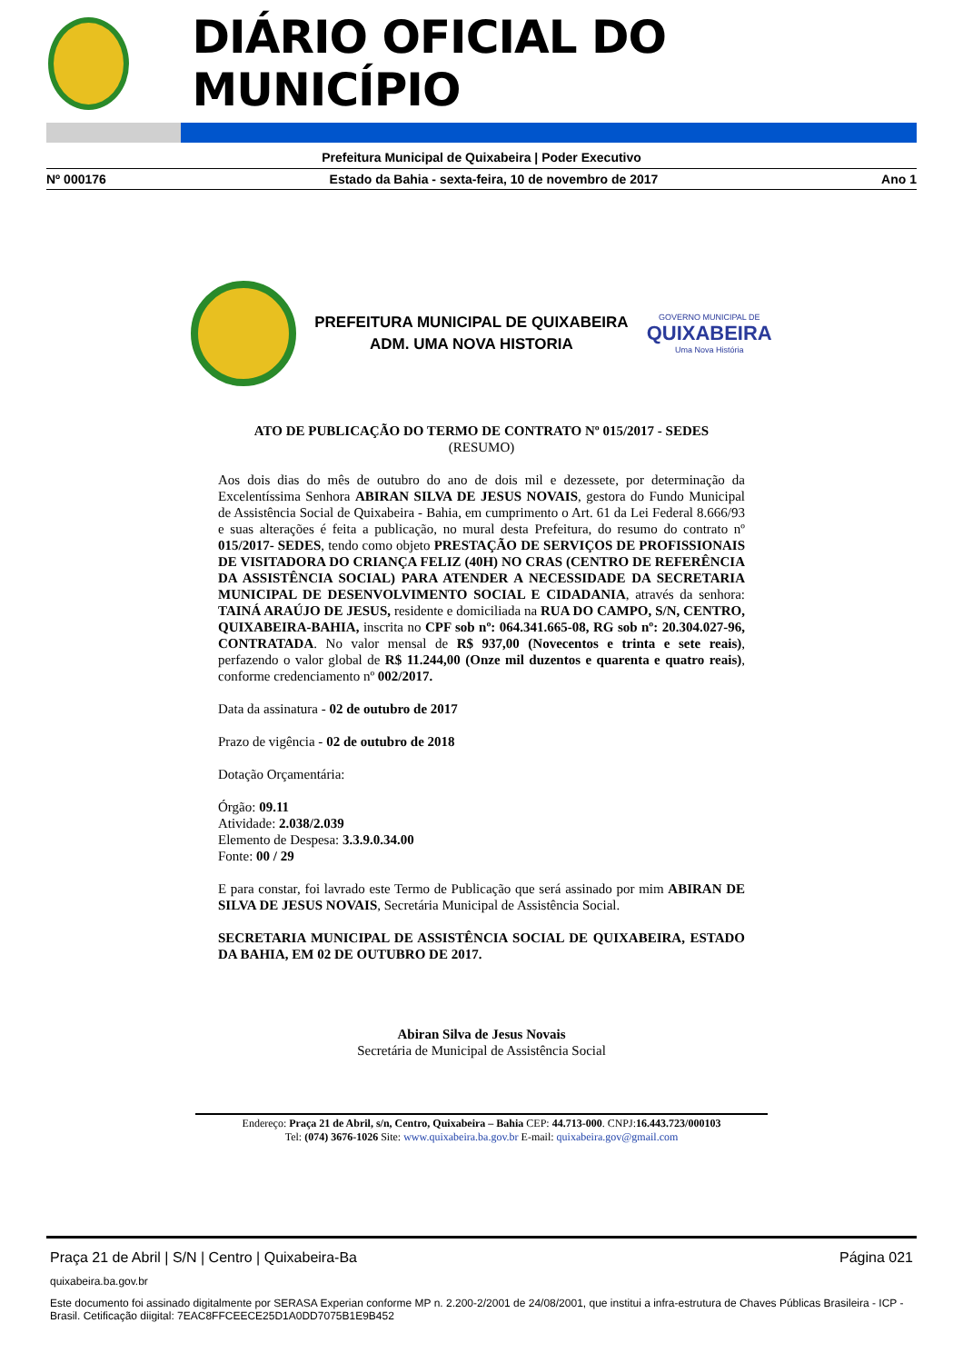DIÁRIO OFICIAL DO MUNICÍPIO
Prefeitura Municipal de Quixabeira | Poder Executivo
Nº 000176 Estado da Bahia - sexta-feira, 10 de novembro de 2017 Ano 1
PREFEITURA MUNICIPAL DE QUIXABEIRA
ADM. UMA NOVA HISTORIA
GOVERNO MUNICIPAL DE
QUIXABEIRA
Uma Nova História
ATO DE PUBLICAÇÃO DO TERMO DE CONTRATO Nº 015/2017 - SEDES
(RESUMO)
Aos dois dias do mês de outubro do ano de dois mil e dezessete, por determinação da Excelentíssima Senhora ABIRAN SILVA DE JESUS NOVAIS, gestora do Fundo Municipal de Assistência Social de Quixabeira - Bahia, em cumprimento o Art. 61 da Lei Federal 8.666/93 e suas alterações é feita a publicação, no mural desta Prefeitura, do resumo do contrato nº 015/2017- SEDES, tendo como objeto PRESTAÇÃO DE SERVIÇOS DE PROFISSIONAIS DE VISITADORA DO CRIANÇA FELIZ (40H) NO CRAS (CENTRO DE REFERÊNCIA DA ASSISTÊNCIA SOCIAL) PARA ATENDER A NECESSIDADE DA SECRETARIA MUNICIPAL DE DESENVOLVIMENTO SOCIAL E CIDADANIA, através da senhora: TAINÁ ARAÚJO DE JESUS, residente e domiciliada na RUA DO CAMPO, S/N, CENTRO, QUIXABEIRA-BAHIA, inscrita no CPF sob nº: 064.341.665-08, RG sob nº: 20.304.027-96, CONTRATADA. No valor mensal de R$ 937,00 (Novecentos e trinta e sete reais), perfazendo o valor global de R$ 11.244,00 (Onze mil duzentos e quarenta e quatro reais), conforme credenciamento nº 002/2017.
Data da assinatura - 02 de outubro de 2017
Prazo de vigência - 02 de outubro de 2018
Dotação Orçamentária:
Órgão: 09.11
Atividade: 2.038/2.039
Elemento de Despesa: 3.3.9.0.34.00
Fonte: 00 / 29
E para constar, foi lavrado este Termo de Publicação que será assinado por mim ABIRAN DE SILVA DE JESUS NOVAIS, Secretária Municipal de Assistência Social.
SECRETARIA MUNICIPAL DE ASSISTÊNCIA SOCIAL DE QUIXABEIRA, ESTADO DA BAHIA, EM 02 DE OUTUBRO DE 2017.
Abiran Silva de Jesus Novais
Secretária de Municipal de Assistência Social
Endereço: Praça 21 de Abril, s/n, Centro, Quixabeira – Bahia CEP: 44.713-000. CNPJ:16.443.723/000103
Tel: (074) 3676-1026 Site: www.quixabeira.ba.gov.br E-mail: quixabeira.gov@gmail.com
Praça 21 de Abril | S/N | Centro | Quixabeira-Ba Página 021
quixabeira.ba.gov.br
Este documento foi assinado digitalmente por SERASA Experian conforme MP n. 2.200-2/2001 de 24/08/2001, que institui a infra-estrutura de Chaves Públicas Brasileira - ICP - Brasil. Cetificação diigital: 7EAC8FFCEECE25D1A0DD7075B1E9B452